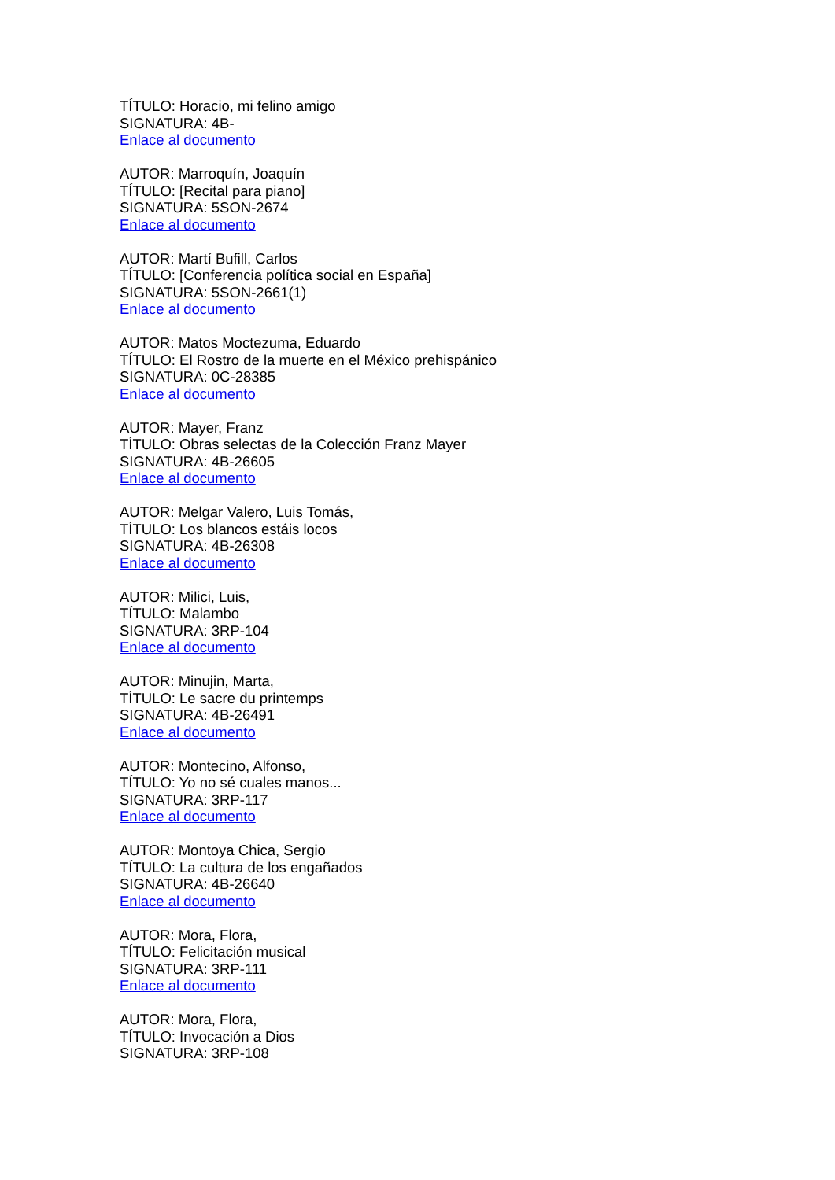TÍTULO: Horacio, mi felino amigo
SIGNATURA: 4B-
Enlace al documento
AUTOR: Marroquín, Joaquín
TÍTULO: [Recital para piano]
SIGNATURA: 5SON-2674
Enlace al documento
AUTOR: Martí Bufill, Carlos
TÍTULO: [Conferencia política social en España]
SIGNATURA: 5SON-2661(1)
Enlace al documento
AUTOR: Matos Moctezuma, Eduardo
TÍTULO: El Rostro de la muerte en el México prehispánico
SIGNATURA: 0C-28385
Enlace al documento
AUTOR: Mayer, Franz
TÍTULO: Obras selectas de la Colección Franz Mayer
SIGNATURA: 4B-26605
Enlace al documento
AUTOR: Melgar Valero, Luis Tomás,
TÍTULO: Los blancos estáis locos
SIGNATURA: 4B-26308
Enlace al documento
AUTOR: Milici, Luis,
TÍTULO: Malambo
SIGNATURA: 3RP-104
Enlace al documento
AUTOR: Minujin, Marta,
TÍTULO: Le sacre du printemps
SIGNATURA: 4B-26491
Enlace al documento
AUTOR: Montecino, Alfonso,
TÍTULO: Yo no sé cuales manos...
SIGNATURA: 3RP-117
Enlace al documento
AUTOR: Montoya Chica, Sergio
TÍTULO: La cultura de los engañados
SIGNATURA: 4B-26640
Enlace al documento
AUTOR: Mora, Flora,
TÍTULO: Felicitación musical
SIGNATURA: 3RP-111
Enlace al documento
AUTOR: Mora, Flora,
TÍTULO: Invocación a Dios
SIGNATURA: 3RP-108